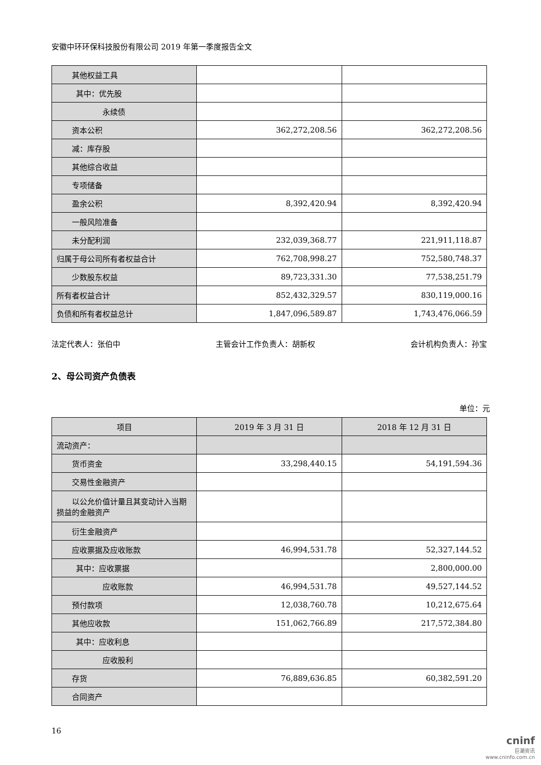安徽中环环保科技股份有限公司 2019 年第一季度报告全文
| 其他权益工具 | | |
| 其中：优先股 | | |
| 永续债 | | |
| 资本公积 | 362,272,208.56 | 362,272,208.56 |
| 减：库存股 | | |
| 其他综合收益 | | |
| 专项储备 | | |
| 盈余公积 | 8,392,420.94 | 8,392,420.94 |
| 一般风险准备 | | |
| 未分配利润 | 232,039,368.77 | 221,911,118.87 |
| 归属于母公司所有者权益合计 | 762,708,998.27 | 752,580,748.37 |
| 少数股东权益 | 89,723,331.30 | 77,538,251.79 |
| 所有者权益合计 | 852,432,329.57 | 830,119,000.16 |
| 负债和所有者权益总计 | 1,847,096,589.87 | 1,743,476,066.59 |
法定代表人：张伯中 主管会计工作负责人：胡新权 会计机构负责人：孙宝
2、母公司资产负债表
单位：元
| 项目 | 2019 年 3 月 31 日 | 2018 年 12 月 31 日 |
| --- | --- | --- |
| 流动资产： | | |
| 货币资金 | 33,298,440.15 | 54,191,594.36 |
| 交易性金融资产 | | |
| 以公允价值计量且其变动计入当期损益的金融资产 | | |
| 衍生金融资产 | | |
| 应收票据及应收账款 | 46,994,531.78 | 52,327,144.52 |
| 其中：应收票据 | | 2,800,000.00 |
| 应收账款 | 46,994,531.78 | 49,527,144.52 |
| 预付款项 | 12,038,760.78 | 10,212,675.64 |
| 其他应收款 | 151,062,766.89 | 217,572,384.80 |
| 其中：应收利息 | | |
| 应收股利 | | |
| 存货 | 76,889,636.85 | 60,382,591.20 |
| 合同资产 | | |
16
cninf
巨潮资讯
www.cninfo.com.cn